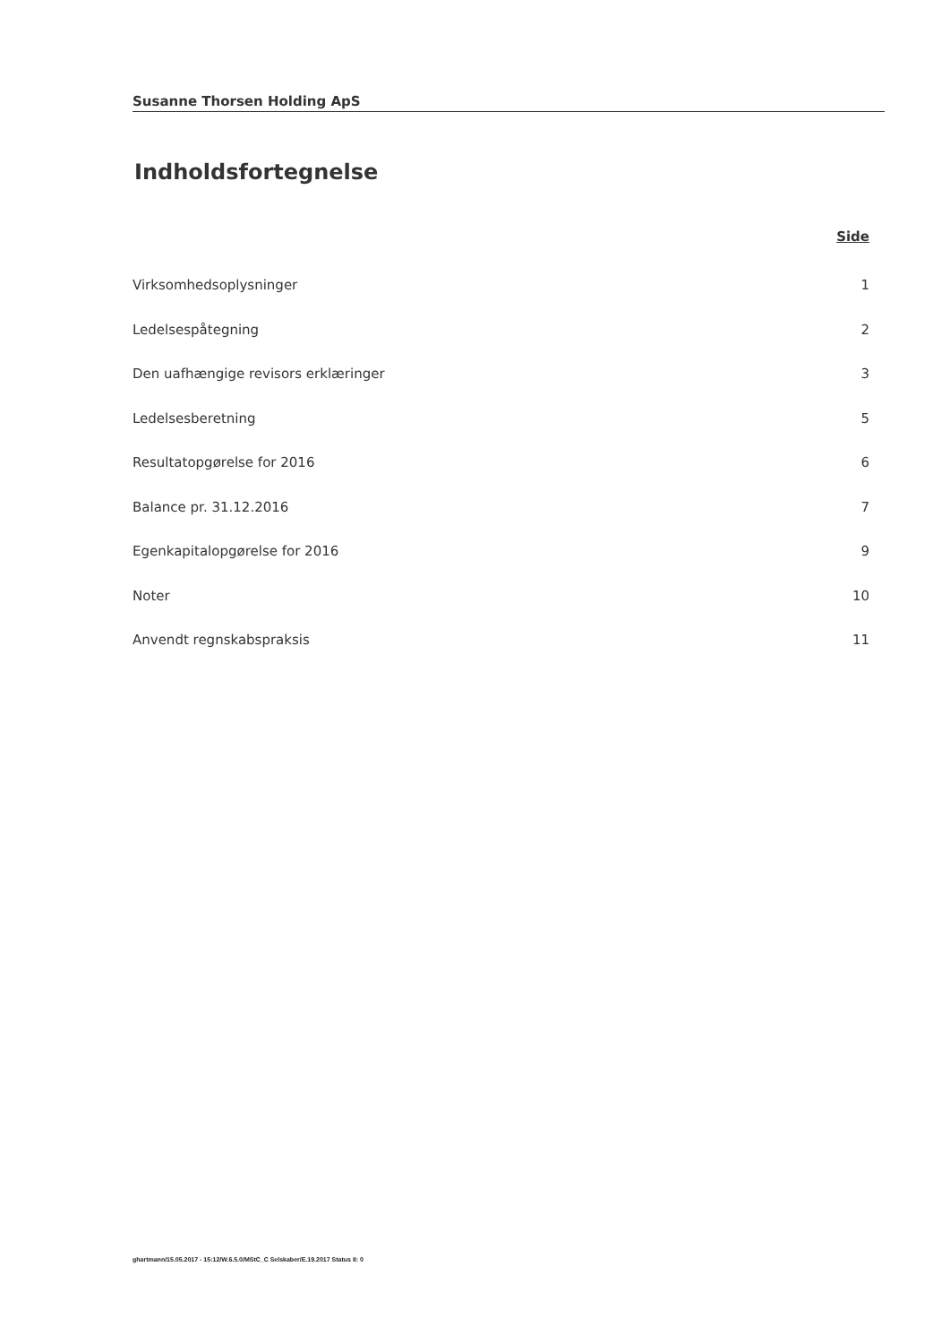Susanne Thorsen Holding ApS
Indholdsfortegnelse
Side
Virksomhedsoplysninger 1
Ledelsespåtegning 2
Den uafhængige revisors erklæringer 3
Ledelsesberetning 5
Resultatopgørelse for 2016 6
Balance pr. 31.12.2016 7
Egenkapitalopgørelse for 2016 9
Noter 10
Anvendt regnskabspraksis 11
ghartmann/15.05.2017 - 15:12/W.6.5.0/MStC_C Selskaber/E.19.2017 Status II: 0